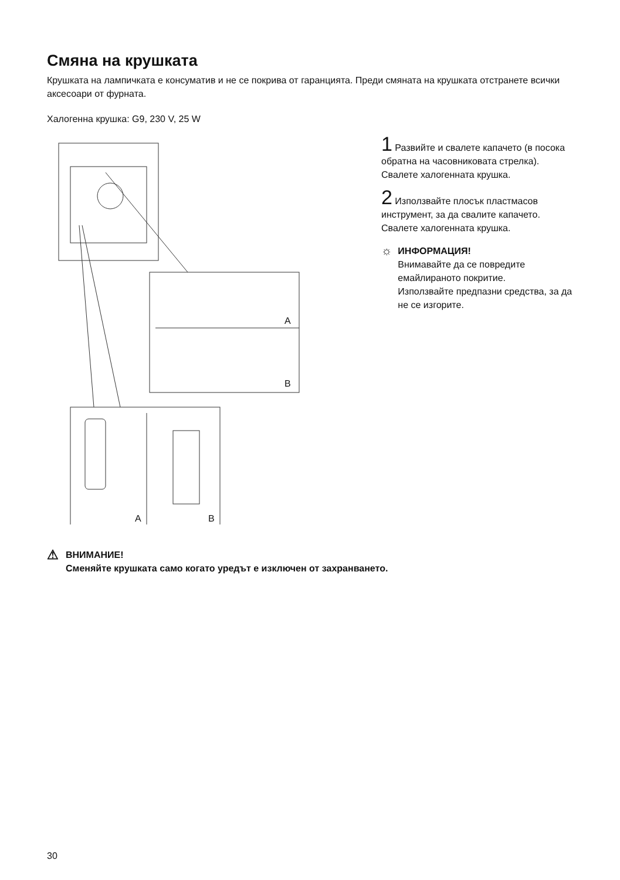Смяна на крушката
Крушката на лампичката е консуматив и не се покрива от гаранцията. Преди смяната на крушката отстранете всички аксесоари от фурната.
Халогенна крушка: G9, 230 V, 25 W
A
B
A
B
1 Развийте и свалете капачето (в посока обратна на часовниковата стрелка). Свалете халогенната крушка.
2 Използвайте плосък пластмасов инструмент, за да свалите капачето. Свалете халогенната крушка.
☼
ИНФОРМАЦИЯ!
Внимавайте да се повредите емайлираното покритие.
Използвайте предпазни средства, за да не се изгорите.
⚠
ВНИМАНИЕ!
Сменяйте крушката само когато уредът е изключен от захранването.
30